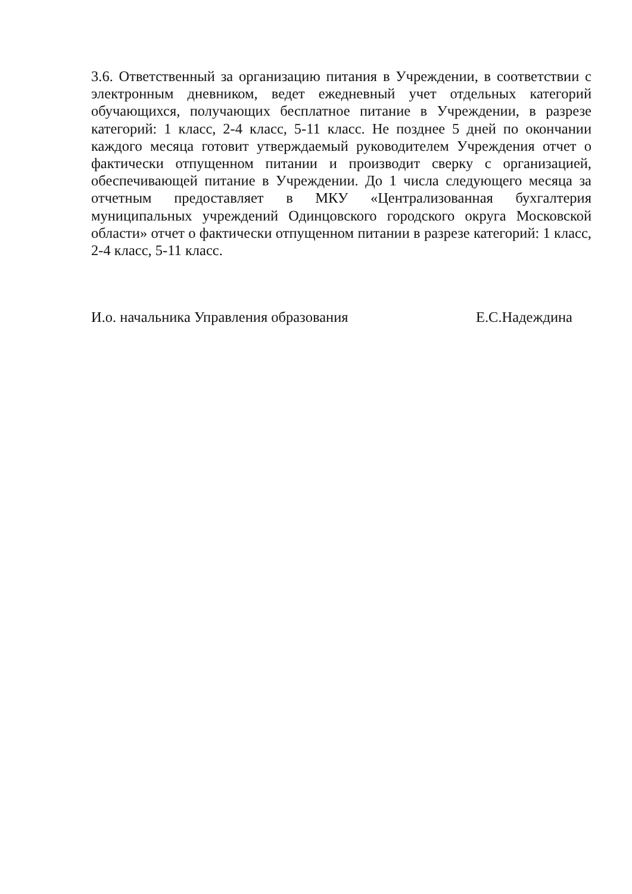3.6. Ответственный за организацию питания в Учреждении, в соответствии с электронным дневником, ведет ежедневный учет отдельных категорий обучающихся, получающих бесплатное питание в Учреждении, в разрезе категорий: 1 класс, 2-4 класс, 5-11 класс. Не позднее 5 дней по окончании каждого месяца готовит утверждаемый руководителем Учреждения отчет о фактически отпущенном питании и производит сверку с организацией, обеспечивающей питание в Учреждении. До 1 числа следующего месяца за отчетным предоставляет в МКУ «Централизованная бухгалтерия муниципальных учреждений Одинцовского городского округа Московской области» отчет о фактически отпущенном питании в разрезе категорий: 1 класс, 2-4 класс, 5-11 класс.
И.о. начальника Управления образования Е.С.Надеждина